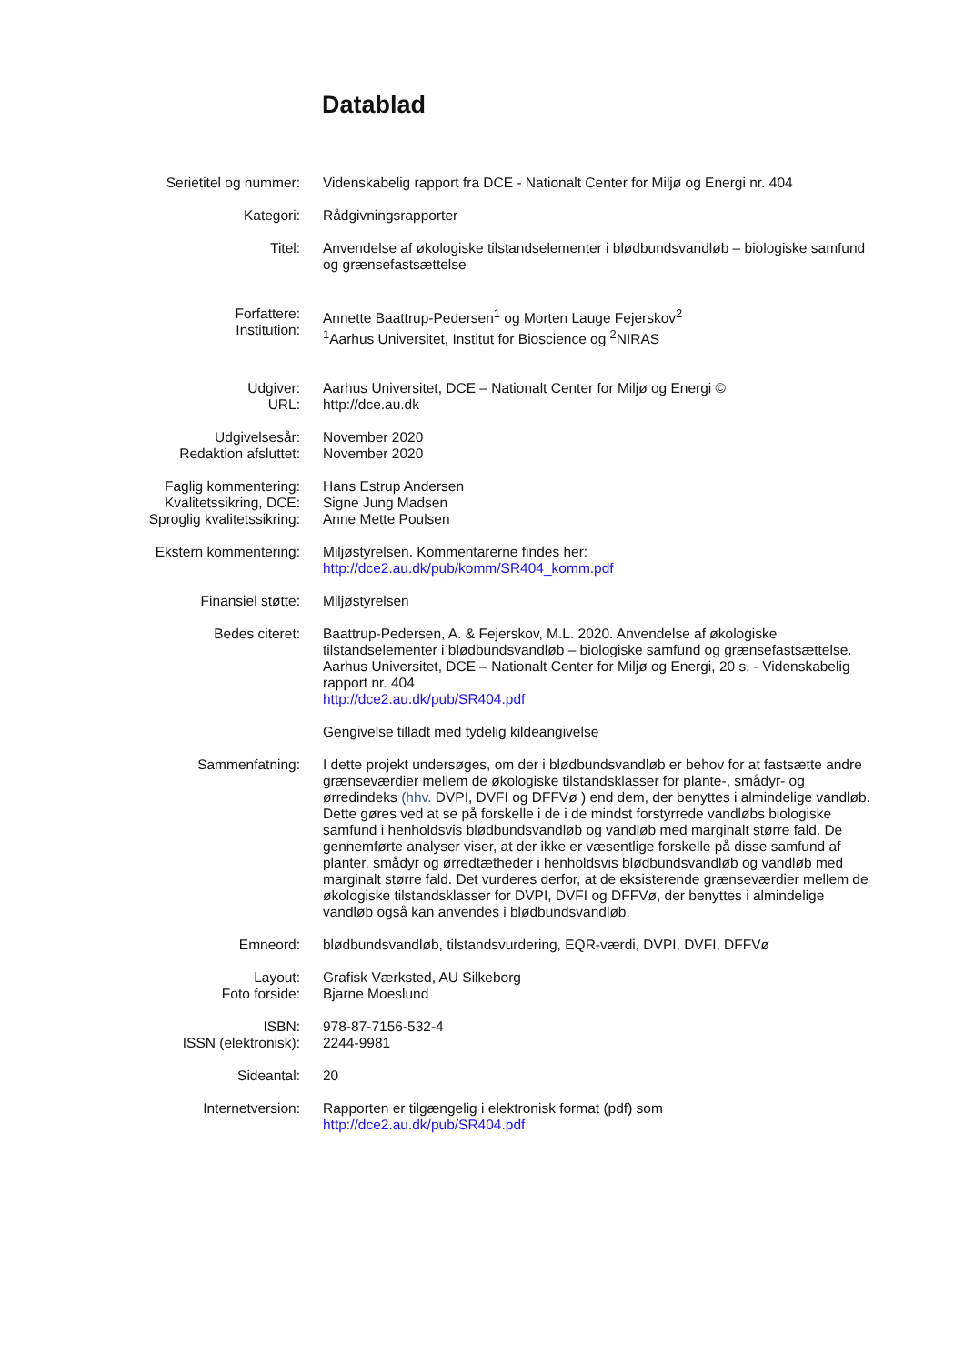Datablad
| Serietitel og nummer: | Videnskabelig rapport fra DCE - Nationalt Center for Miljø og Energi nr. 404 |
| Kategori: | Rådgivningsrapporter |
| Titel: | Anvendelse af økologiske tilstandselementer i blødbundsvandløb – biologiske samfund og grænsefastsættelse |
| Forfattere: Institution: | Annette Baattrup-Pedersen<sup>1</sup> og Morten Lauge Fejerskov<sup>2</sup> <sup>1</sup> Aarhus Universitet, Institut for Bioscience og <sup>2</sup>NIRAS |
| Udgiver: URL: | Aarhus Universitet, DCE – Nationalt Center for Miljø og Energi © http://dce.au.dk |
| Udgivelsesår: Redaktion afsluttet: | November 2020 November 2020 |
| Faglig kommentering: Kvalitetssikring, DCE: Sproglig kvalitetssikring: | Hans Estrup Andersen Signe Jung Madsen Anne Mette Poulsen |
| Ekstern kommentering: | Miljøstyrelsen. Kommentarerne findes her: http://dce2.au.dk/pub/komm/SR404_komm.pdf |
| Finansiel støtte: | Miljøstyrelsen |
| Bedes citeret: | Baattrup-Pedersen, A. & Fejerskov, M.L. 2020. Anvendelse af økologiske tilstandselementer i blødbundsvandløb – biologiske samfund og grænsefastsættelse. Aarhus Universitet, DCE – Nationalt Center for Miljø og Energi, 20 s. - Videnskabelig rapport nr. 404 http://dce2.au.dk/pub/SR404.pdf Gengivelse tilladt med tydelig kildeangivelse |
| Sammenfatning: | I dette projekt undersøges, om der i blødbundsvandløb er behov for at fastsætte andre grænseværdier mellem de økologiske tilstandsklasser for plante-, smådyr- og ørredindeks (hhv. DVPI, DVFI og DFFVø ) end dem, der benyttes i almindelige vandløb. Dette gøres ved at se på forskelle i de i de mindst forstyrrede vandløbs biologiske samfund i henholdsvis blødbundsvandløb og vandløb med marginalt større fald. De gennemførte analyser viser, at der ikke er væsentlige forskelle på disse samfund af planter, smådyr og ørredtætheder i henholdsvis blødbundsvandløb og vandløb med marginalt større fald. Det vurderes derfor, at de eksisterende grænseværdier mellem de økologiske tilstandsklasser for DVPI, DVFI og DFFVø, der benyttes i almindelige vandløb også kan anvendes i blødbundsvandløb. |
| Emneord: | blødbundsvandløb, tilstandsvurdering, EQR-værdi, DVPI, DVFI, DFFVø |
| Layout: Foto forside: | Grafisk Værksted, AU Silkeborg Bjarne Moeslund |
| ISBN: ISSN (elektronisk): | 978-87-7156-532-4 2244-9981 |
| Sideantal: | 20 |
| Internetversion: | Rapporten er tilgængelig i elektronisk format (pdf) som http://dce2.au.dk/pub/SR404.pdf |